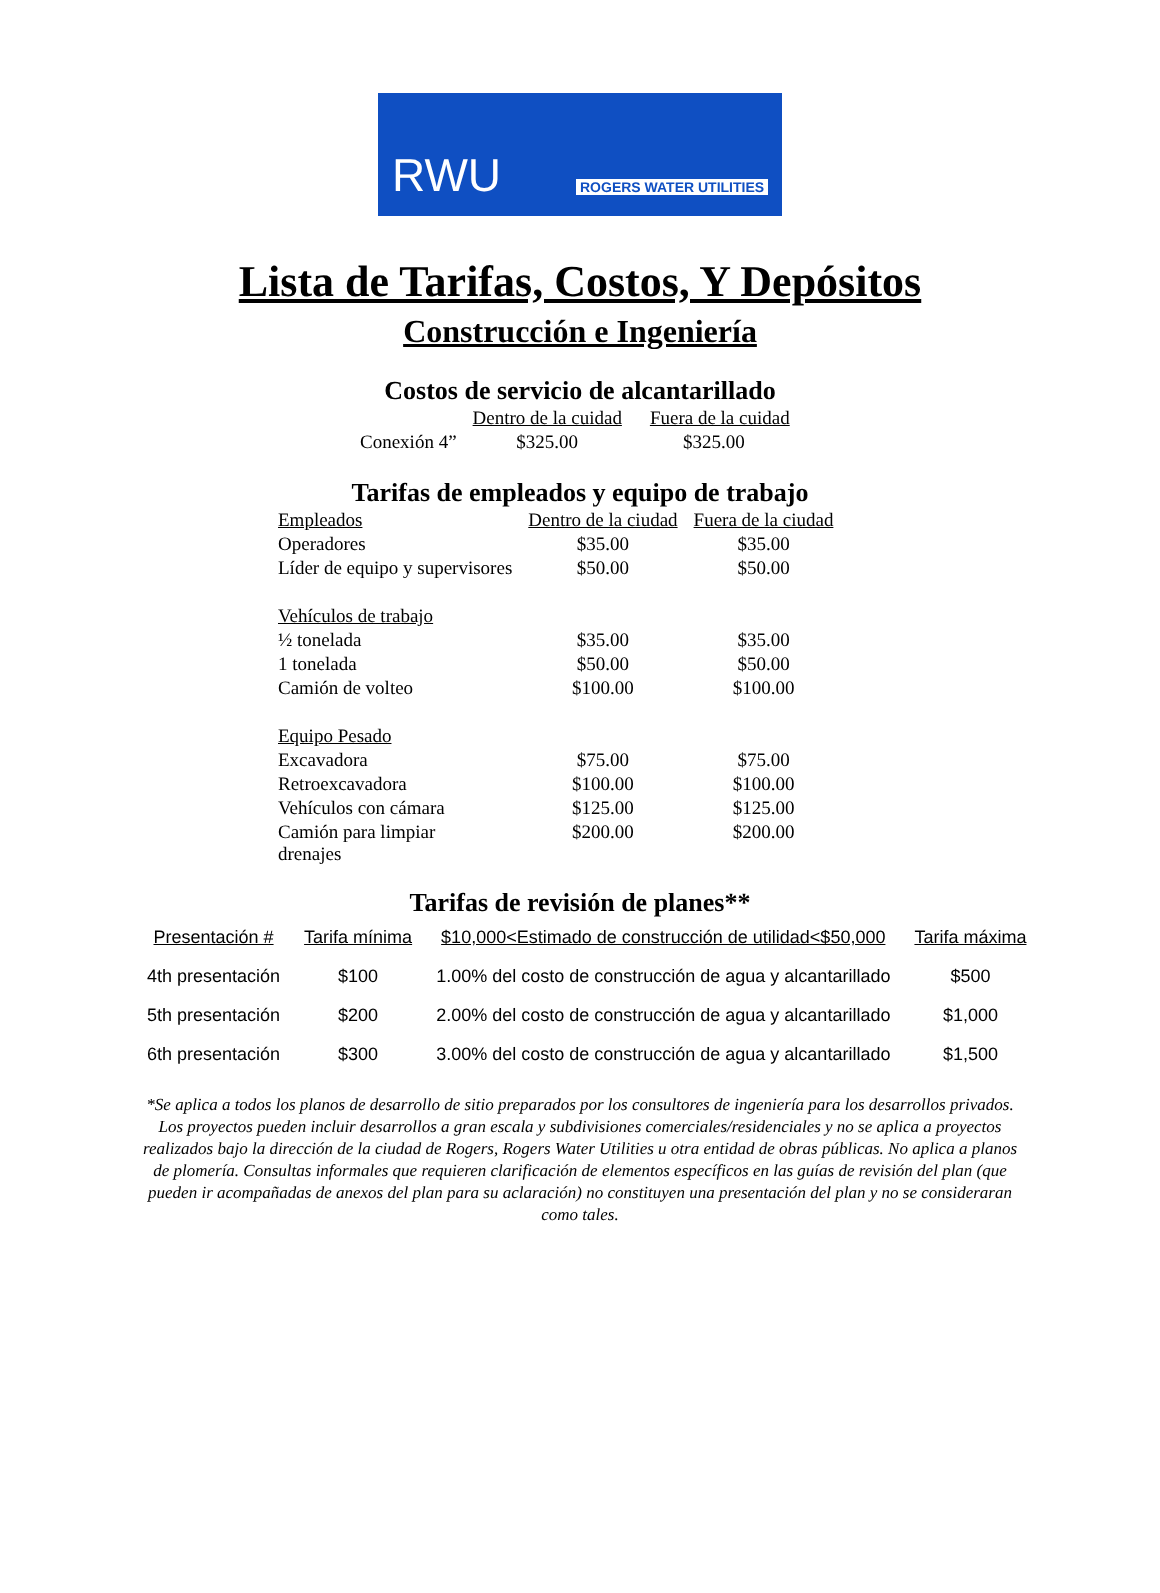RWU ROGERS WATER UTILITIES
Lista de Tarifas, Costos, Y Depósitos
Construcción e Ingeniería
Costos de servicio de alcantarillado
| | Dentro de la cuidad | Fuera de la cuidad |
| --- | --- | --- |
| Conexión 4” | $325.00 | $325.00 |
Tarifas de empleados y equipo de trabajo
| Empleados | Dentro de la ciudad | Fuera de la ciudad |
| --- | --- | --- |
| Operadores | $35.00 | $35.00 |
| Líder de equipo y supervisores | $50.00 | $50.00 |
| Vehículos de trabajo | | |
| ½ tonelada | $35.00 | $35.00 |
| 1 tonelada | $50.00 | $50.00 |
| Camión de volteo | $100.00 | $100.00 |
| Equipo Pesado | | |
| Excavadora | $75.00 | $75.00 |
| Retroexcavadora | $100.00 | $100.00 |
| Vehículos con cámara | $125.00 | $125.00 |
| Camión para limpiar drenajes | $200.00 | $200.00 |
Tarifas de revisión de planes**
| Presentación # | Tarifa mínima | $10,000<Estimado de construcción de utilidad<$50,000 | Tarifa máxima |
| --- | --- | --- | --- |
| 4th presentación | $100 | 1.00% del costo de construcción de agua y alcantarillado | $500 |
| 5th presentación | $200 | 2.00% del costo de construcción de agua y alcantarillado | $1,000 |
| 6th presentación | $300 | 3.00% del costo de construcción de agua y alcantarillado | $1,500 |
*Se aplica a todos los planos de desarrollo de sitio preparados por los consultores de ingeniería para los desarrollos privados. Los proyectos pueden incluir desarrollos a gran escala y subdivisiones comerciales/residenciales y no se aplica a proyectos realizados bajo la dirección de la ciudad de Rogers, Rogers Water Utilities u otra entidad de obras públicas. No aplica a planos de plomería. Consultas informales que requieren clarificación de elementos específicos en las guías de revisión del plan (que pueden ir acompañadas de anexos del plan para su aclaración) no constituyen una presentación del plan y no se consideraran como tales.